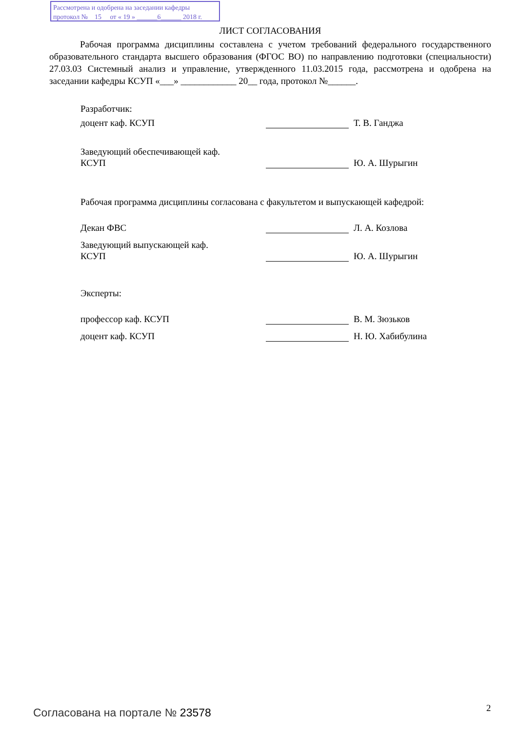Рассмотрена и одобрена на заседании кафедры
протокол № 15 от « 19 » ______6______ 2018 г.
ЛИСТ СОГЛАСОВАНИЯ
Рабочая программа дисциплины составлена с учетом требований федерального государственного образовательного стандарта высшего образования (ФГОС ВО) по направлению подготовки (специальности) 27.03.03 Системный анализ и управление, утвержденного 11.03.2015 года, рассмотрена и одобрена на заседании кафедры КСУП «___» ____________ 20__ года, протокол №______.
Разработчик:
доцент каф. КСУП Т. В. Ганджа
Заведующий обеспечивающей каф.
КСУП
Ю. А. Шурыгин
Рабочая программа дисциплины согласована с факультетом и выпускающей кафедрой:
Декан ФВС Л. А. Козлова
Заведующий выпускающей каф.
КСУП
Ю. А. Шурыгин
Эксперты:
профессор каф. КСУП В. М. Зюзьков
доцент каф. КСУП Н. Ю. Хабибулина
Согласована на портале № 23578 2